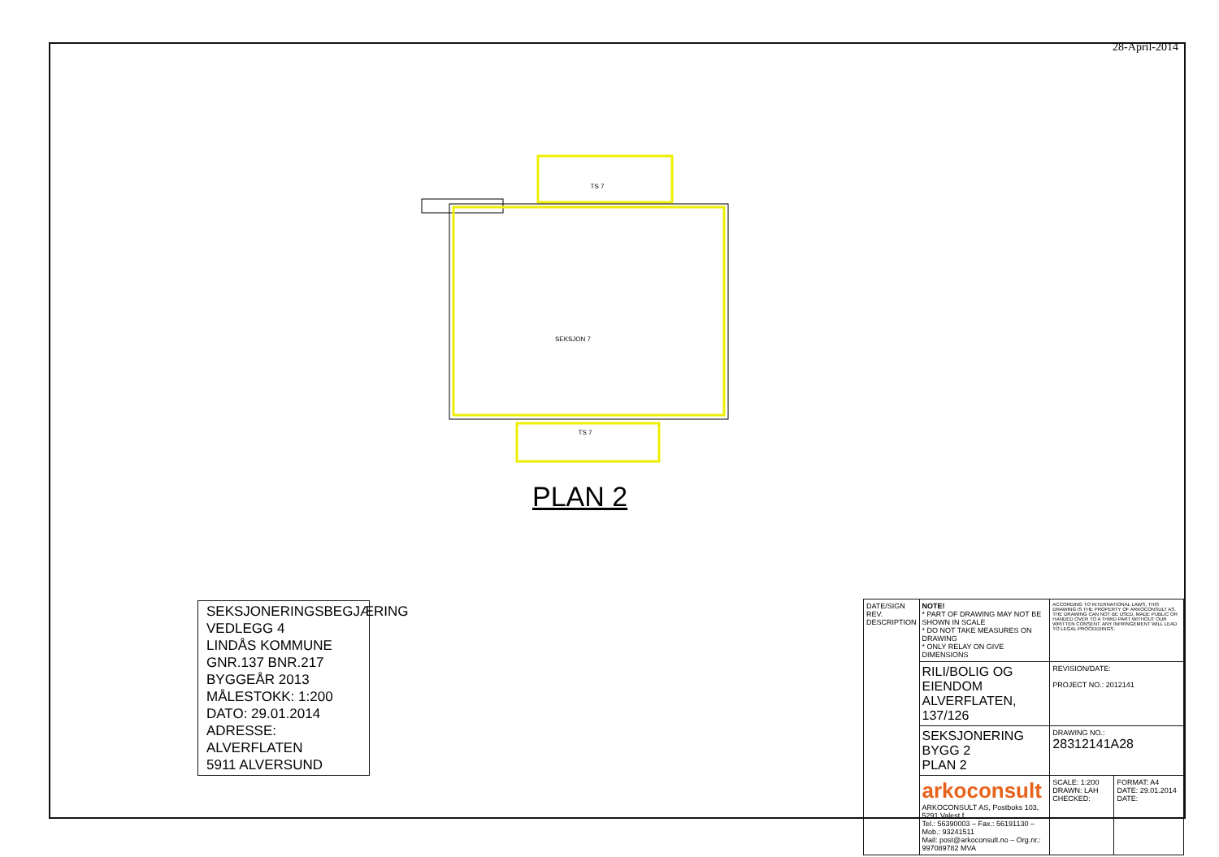28-April-2014
TS 7
SEKSJON 7
TS 7
PLAN 2
SEKSJONERINGSBEGJÆRING
VEDLEGG 4
LINDÅS KOMMUNE
GNR.137 BNR.217
BYGGEÅR 2013
MÅLESTOKK: 1:200
DATO: 29.01.2014
ADRESSE: ALVERFLATEN
5911 ALVERSUND
| DATE/SIGN REV. DESCRIPTION | NOTE! * PART OF DRAWING MAY NOT BE SHOWN IN SCALE * DO NOT TAKE MEASURES ON DRAWING * ONLY RELAY ON GIVE DIMENSIONS | ACCORDING TO INTERNATIONAL LAWS, THIS DRAWING IS THE PROPERTY OF ARKOCONSULT AS. THE DRAWING CAN NOT BE USED, MADE PUBLIC OR HANDED OVER TO A THIRD PART WITHOUT OUR WRITTEN CONSENT. ANY INFRINGEMENT WILL LEAD TO LEGAL PROCEEDINGS. | |
| | RILI/BOLIG OG EIENDOM ALVERFLATEN, 137/126 | REVISION/DATE: PROJECT NO.: 2012141 | |
| | SEKSJONERING BYGG 2 PLAN 2 | DRAWING NO.: 28312141A28 | |
| | arkoconsult ARKOCONSULT AS, Postboks 103, 5291 Valest.f. Tel.: 56390003 – Fax.: 56191130 – Mob.: 93241511 Mail: post@arkoconsult.no – Org.nr.: 997089782 MVA | SCALE: 1:200 DRAWN: LAH CHECKED: | FORMAT: A4 DATE: 29.01.2014 DATE: |